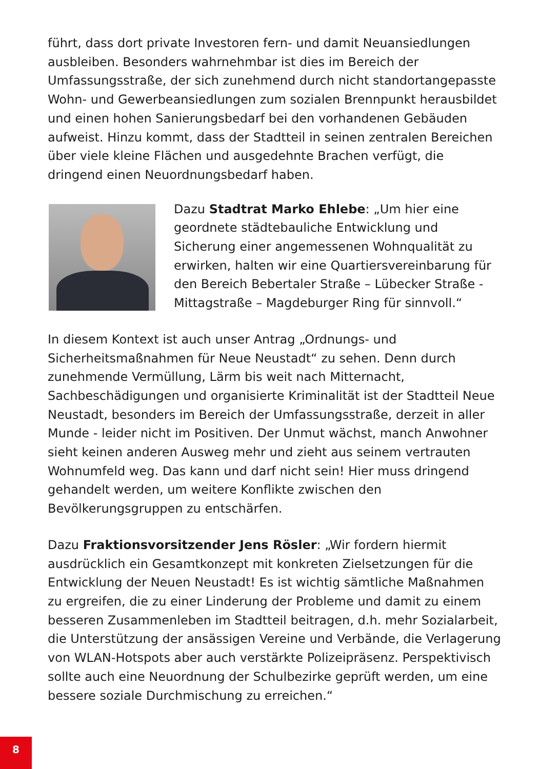führt, dass dort private Investoren fern- und damit Neuansiedlungen ausbleiben. Besonders wahrnehmbar ist dies im Bereich der Umfassungsstraße, der sich zunehmend durch nicht standortangepasste Wohn- und Gewerbeansiedlungen zum sozialen Brennpunkt herausbildet und einen hohen Sanierungsbedarf bei den vorhandenen Gebäuden aufweist. Hinzu kommt, dass der Stadtteil in seinen zentralen Bereichen über viele kleine Flächen und ausgedehnte Brachen verfügt, die dringend einen Neuordnungsbedarf haben.
Dazu Stadtrat Marko Ehlebe: „Um hier eine geordnete städtebauliche Entwicklung und Sicherung einer angemessenen Wohnqualität zu erwirken, halten wir eine Quartiersvereinbarung für den Bereich Bebertaler Straße – Lübecker Straße - Mittagstraße – Magdeburger Ring für sinnvoll.“
In diesem Kontext ist auch unser Antrag „Ordnungs- und Sicherheitsmaßnahmen für Neue Neustadt“ zu sehen. Denn durch zunehmende Vermüllung, Lärm bis weit nach Mitternacht, Sachbeschädigungen und organisierte Kriminalität ist der Stadtteil Neue Neustadt, besonders im Bereich der Umfassungsstraße, derzeit in aller Munde - leider nicht im Positiven. Der Unmut wächst, manch Anwohner sieht keinen anderen Ausweg mehr und zieht aus seinem vertrauten Wohnumfeld weg. Das kann und darf nicht sein! Hier muss dringend gehandelt werden, um weitere Konflikte zwischen den Bevölkerungsgruppen zu entschärfen.
Dazu Fraktionsvorsitzender Jens Rösler: „Wir fordern hiermit ausdrücklich ein Gesamtkonzept mit konkreten Zielsetzungen für die Entwicklung der Neuen Neustadt! Es ist wichtig sämtliche Maßnahmen zu ergreifen, die zu einer Linderung der Probleme und damit zu einem besseren Zusammenleben im Stadtteil beitragen, d.h. mehr Sozialarbeit, die Unterstützung der ansässigen Vereine und Verbände, die Verlagerung von WLAN-Hotspots aber auch verstärkte Polizeipräsenz. Perspektivisch sollte auch eine Neuordnung der Schulbezirke geprüft werden, um eine bessere soziale Durchmischung zu erreichen.“
8